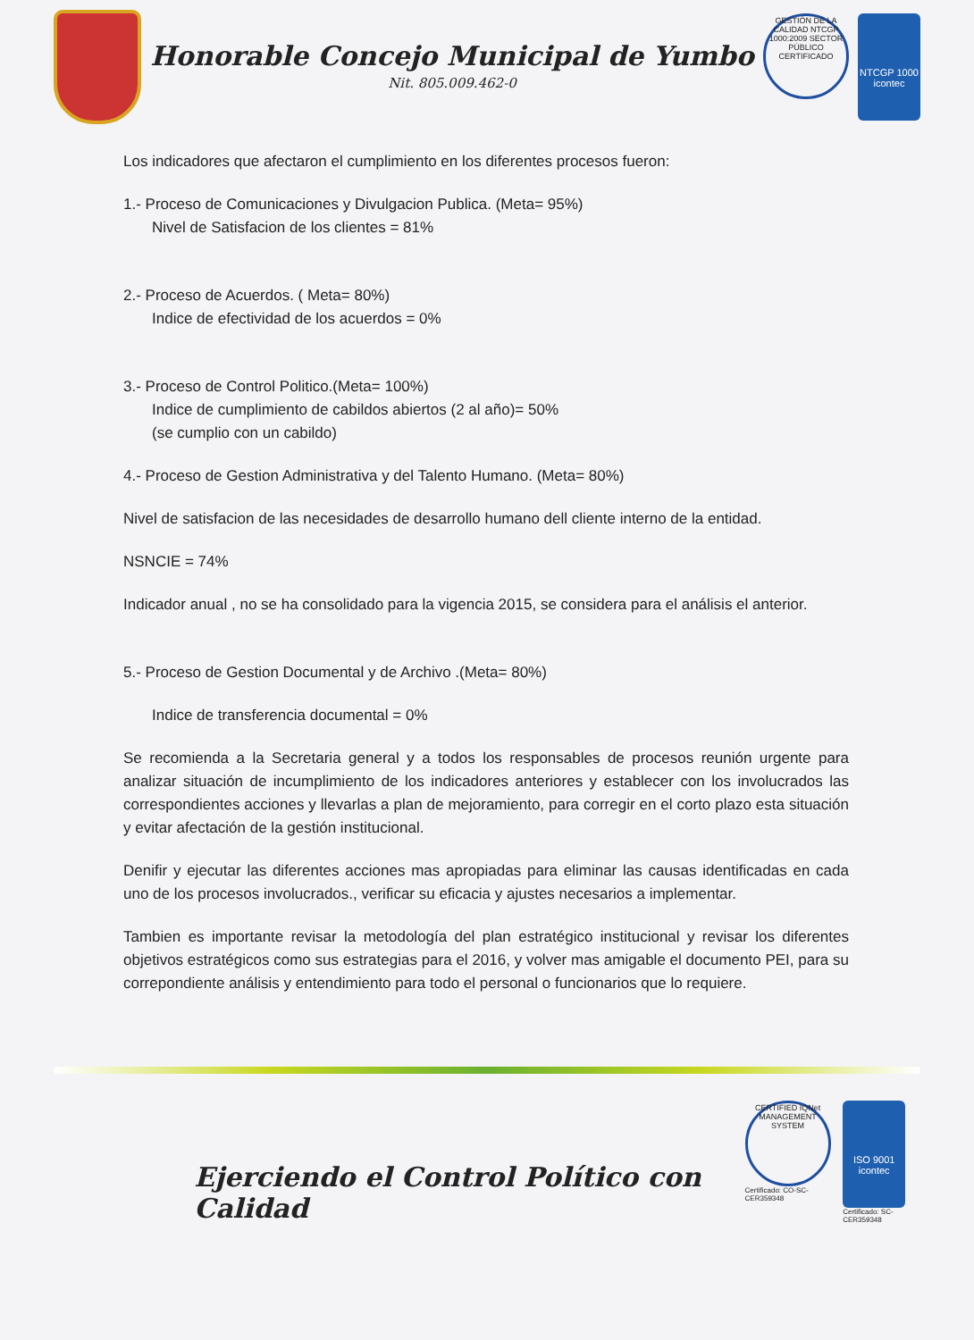Honorable Concejo Municipal de Yumbo
Nit. 805.009.462-0
GESTIÓN DE LA CALIDAD NTCGP 1000:2009 SECTOR PÚBLICO CERTIFICADO
NTCGP 1000
icontec
Los indicadores que afectaron el cumplimiento en los diferentes procesos fueron:
1.- Proceso de Comunicaciones y Divulgacion Publica. (Meta= 95%)
Nivel de Satisfacion de los clientes = 81%
2.- Proceso de Acuerdos. ( Meta= 80%)
Indice de efectividad de los acuerdos = 0%
3.- Proceso de Control Politico.(Meta= 100%)
Indice de cumplimiento de cabildos abiertos (2 al año)= 50%
(se cumplio con un cabildo)
4.- Proceso de Gestion Administrativa y del Talento Humano. (Meta= 80%)
Nivel de satisfacion de las necesidades de desarrollo humano dell cliente interno de la entidad.
NSNCIE = 74%
Indicador anual , no se ha consolidado para la vigencia 2015, se considera para el análisis el anterior.
5.- Proceso de Gestion Documental y de Archivo .(Meta= 80%)
Indice de transferencia documental = 0%
Se recomienda a la Secretaria general y a todos los responsables de procesos reunión urgente para analizar situación de incumplimiento de los indicadores anteriores y establecer con los involucrados las correspondientes acciones y llevarlas a plan de mejoramiento, para corregir en el corto plazo esta situación y evitar afectación de la gestión institucional.
Denifir y ejecutar las diferentes acciones mas apropiadas para eliminar las causas identificadas en cada uno de los procesos involucrados., verificar su eficacia y ajustes necesarios a implementar.
Tambien es importante revisar la metodología del plan estratégico institucional y revisar los diferentes objetivos estratégicos como sus estrategias para el 2016, y volver mas amigable el documento PEI, para su correpondiente análisis y entendimiento para todo el personal o funcionarios que lo requiere.
Ejerciendo el Control Político con Calidad
CERTIFIED IQNet MANAGEMENT SYSTEM
Certificado: CO-SC-CER359348
ISO 9001
icontec
Certificado: SC-CER359348